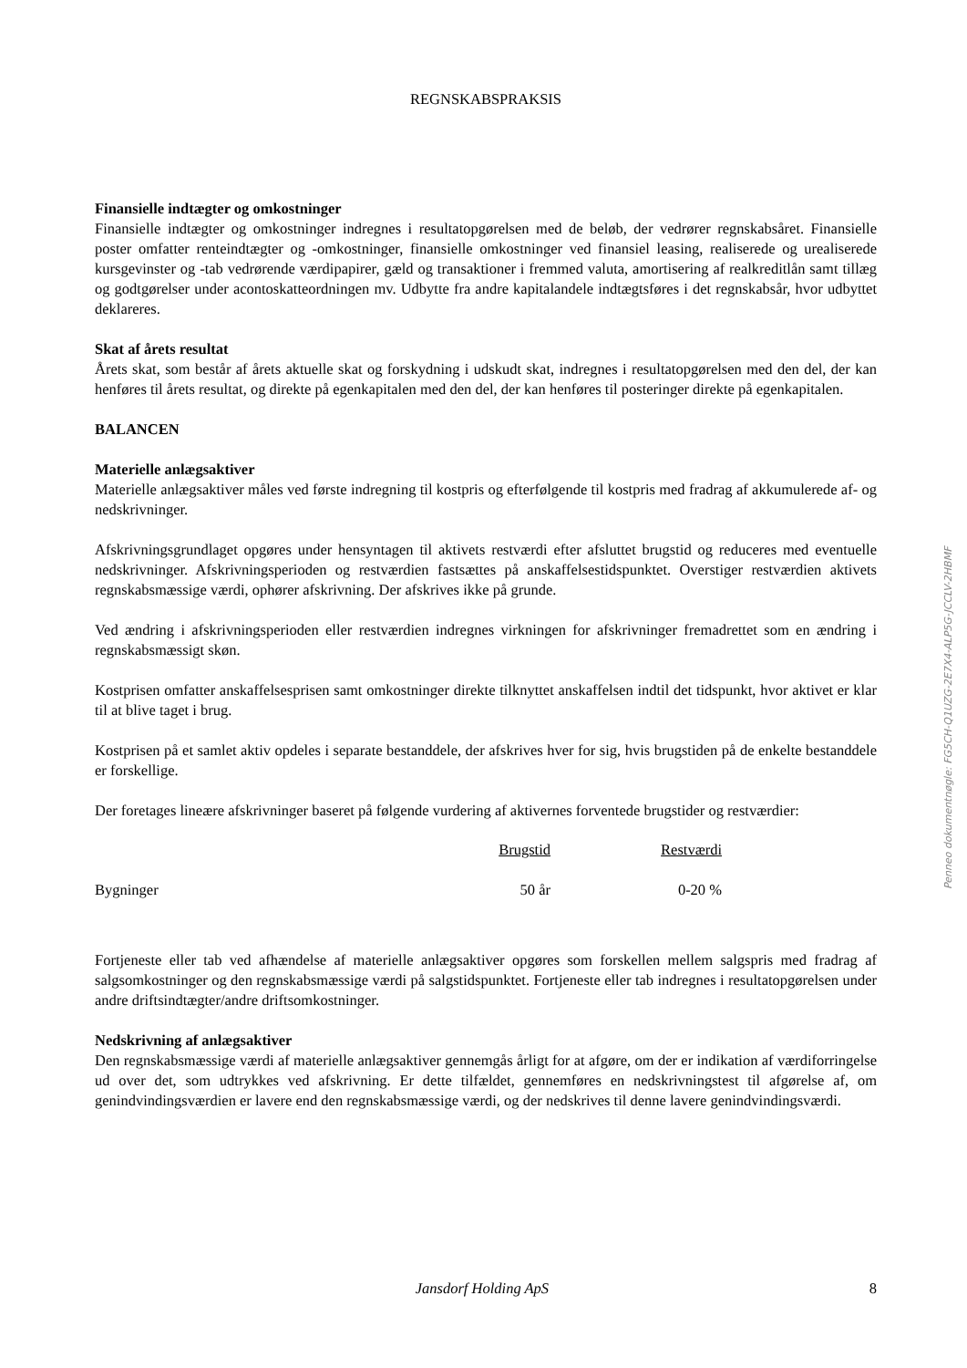REGNSKABSPRAKSIS
Finansielle indtægter og omkostninger
Finansielle indtægter og omkostninger indregnes i resultatopgørelsen med de beløb, der vedrører regnskabsåret. Finansielle poster omfatter renteindtægter og -omkostninger, finansielle omkostninger ved finansiel leasing, realiserede og urealiserede kursgevinster og -tab vedrørende værdipapirer, gæld og transaktioner i fremmed valuta, amortisering af realkreditlån samt tillæg og godtgørelser under acontoskatteordningen mv. Udbytte fra andre kapitalandele indtægtsføres i det regnskabsår, hvor udbyttet deklareres.
Skat af årets resultat
Årets skat, som består af årets aktuelle skat og forskydning i udskudt skat, indregnes i resultatopgørelsen med den del, der kan henføres til årets resultat, og direkte på egenkapitalen med den del, der kan henføres til posteringer direkte på egenkapitalen.
BALANCEN
Materielle anlægsaktiver
Materielle anlægsaktiver måles ved første indregning til kostpris og efterfølgende til kostpris med fradrag af akkumulerede af- og nedskrivninger.
Afskrivningsgrundlaget opgøres under hensyntagen til aktivets restværdi efter afsluttet brugstid og reduceres med eventuelle nedskrivninger. Afskrivningsperioden og restværdien fastsættes på anskaffelsestidspunktet. Overstiger restværdien aktivets regnskabsmæssige værdi, ophører afskrivning. Der afskrives ikke på grunde.
Ved ændring i afskrivningsperioden eller restværdien indregnes virkningen for afskrivninger fremadrettet som en ændring i regnskabsmæssigt skøn.
Kostprisen omfatter anskaffelsesprisen samt omkostninger direkte tilknyttet anskaffelsen indtil det tidspunkt, hvor aktivet er klar til at blive taget i brug.
Kostprisen på et samlet aktiv opdeles i separate bestanddele, der afskrives hver for sig, hvis brugstiden på de enkelte bestanddele er forskellige.
Der foretages lineære afskrivninger baseret på følgende vurdering af aktivernes forventede brugstider og restværdier:
| | Brugstid | Restværdi | |
| Bygninger | 50 år | 0-20 % | |
Fortjeneste eller tab ved afhændelse af materielle anlægsaktiver opgøres som forskellen mellem salgspris med fradrag af salgsomkostninger og den regnskabsmæssige værdi på salgstidspunktet. Fortjeneste eller tab indregnes i resultatopgørelsen under andre driftsindtægter/andre driftsomkostninger.
Nedskrivning af anlægsaktiver
Den regnskabsmæssige værdi af materielle anlægsaktiver gennemgås årligt for at afgøre, om der er indikation af værdiforringelse ud over det, som udtrykkes ved afskrivning. Er dette tilfældet, gennemføres en nedskrivningstest til afgørelse af, om genindvindingsværdien er lavere end den regnskabsmæssige værdi, og der nedskrives til denne lavere genindvindingsværdi.
Jansdorf Holding ApS 8
Penneo dokumentnøgle: FG5CH-Q1UZG-2E7X4-ALP5G-JCCLV-2HBMF